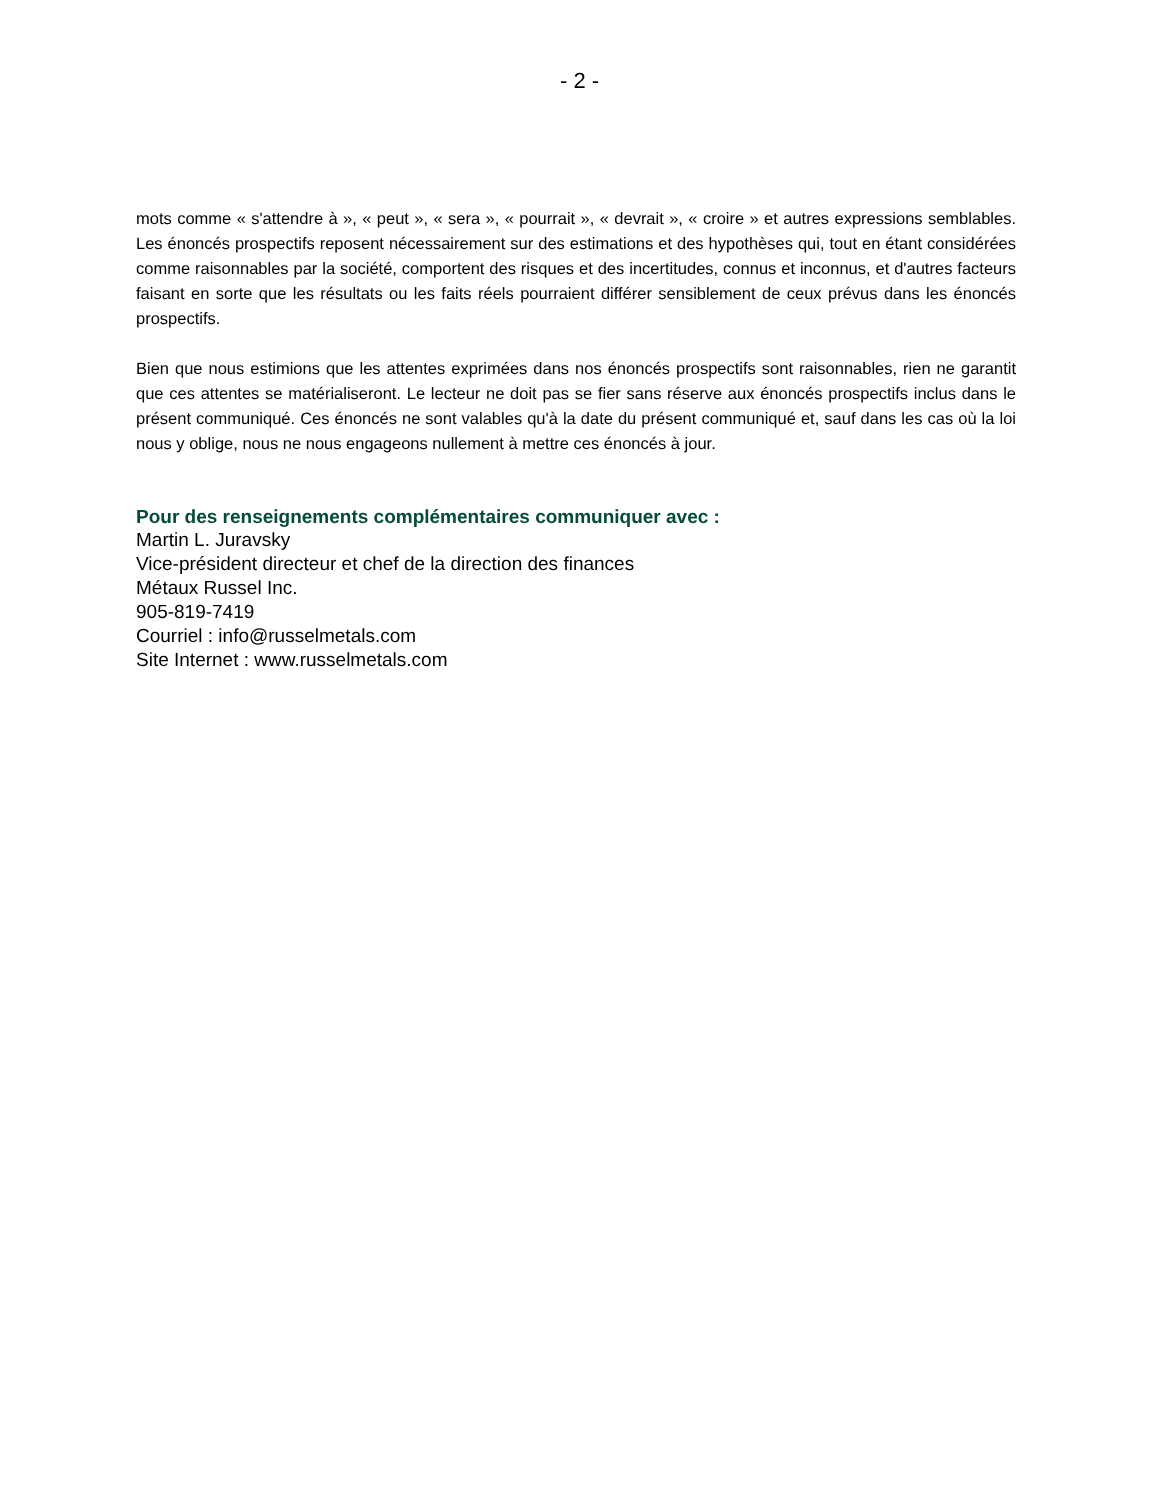- 2 -
mots comme « s'attendre à », « peut », « sera », « pourrait », « devrait », « croire » et autres expressions semblables. Les énoncés prospectifs reposent nécessairement sur des estimations et des hypothèses qui, tout en étant considérées comme raisonnables par la société, comportent des risques et des incertitudes, connus et inconnus, et d'autres facteurs faisant en sorte que les résultats ou les faits réels pourraient différer sensiblement de ceux prévus dans les énoncés prospectifs.
Bien que nous estimions que les attentes exprimées dans nos énoncés prospectifs sont raisonnables, rien ne garantit que ces attentes se matérialiseront. Le lecteur ne doit pas se fier sans réserve aux énoncés prospectifs inclus dans le présent communiqué. Ces énoncés ne sont valables qu'à la date du présent communiqué et, sauf dans les cas où la loi nous y oblige, nous ne nous engageons nullement à mettre ces énoncés à jour.
Pour des renseignements complémentaires communiquer avec :
Martin L. Juravsky
Vice-président directeur et chef de la direction des finances
Métaux Russel Inc.
905-819-7419
Courriel : info@russelmetals.com
Site Internet : www.russelmetals.com